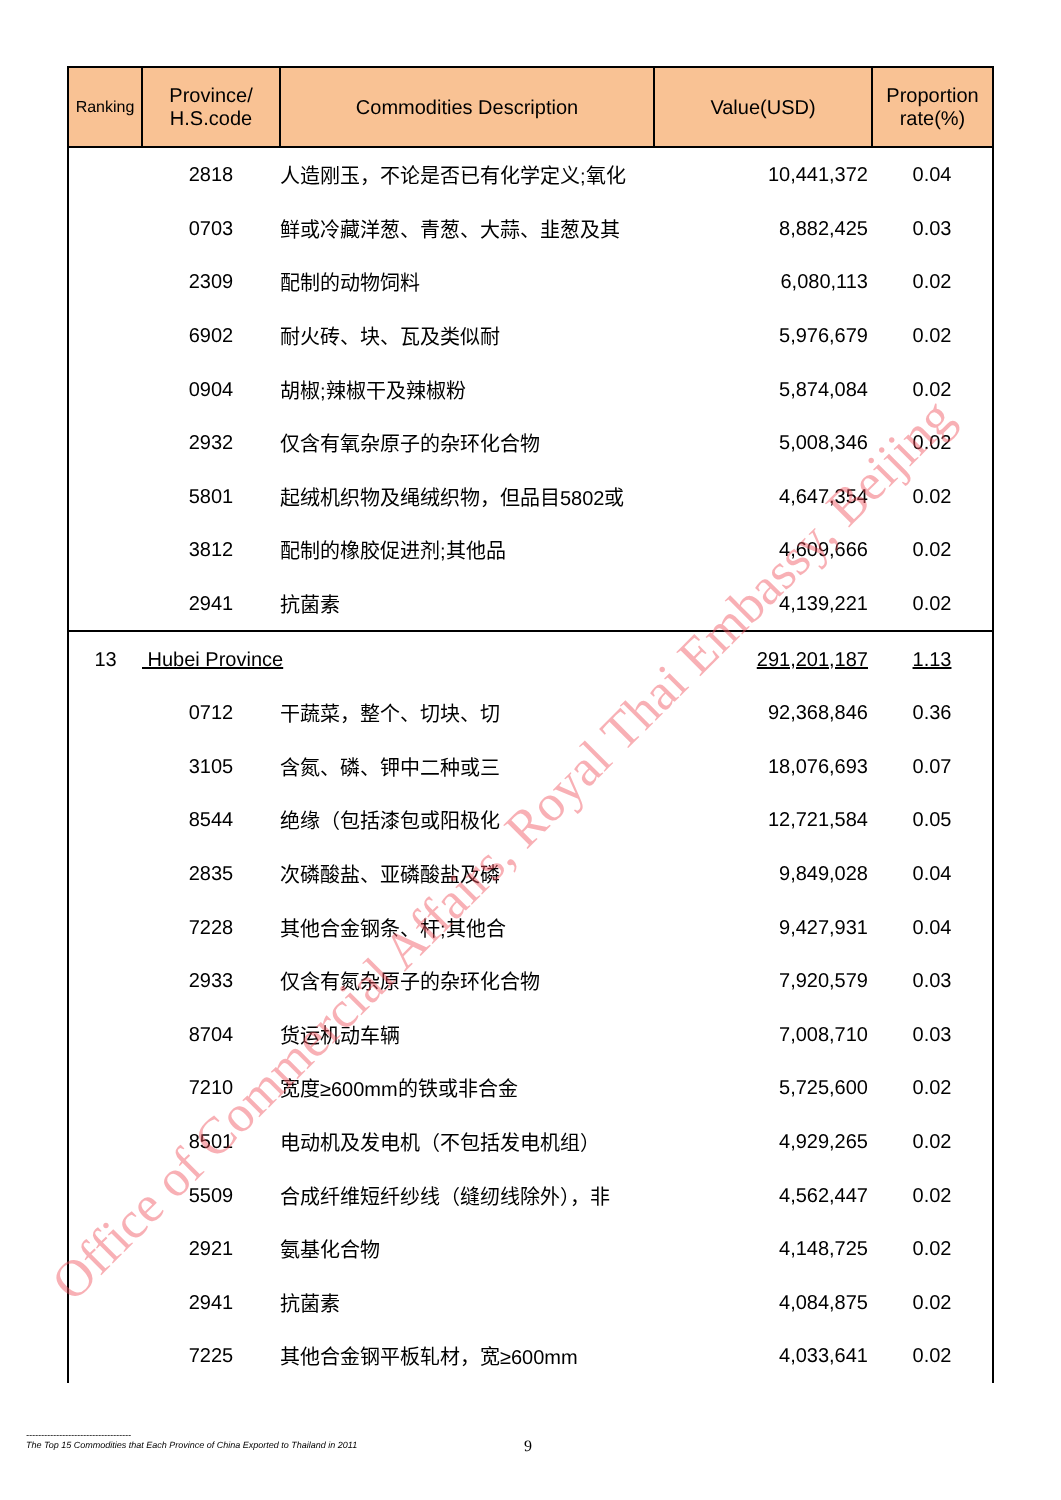| Ranking | Province/ H.S.code | Commodities Description | Value(USD) | Proportion rate(%) |
| --- | --- | --- | --- | --- |
| | 2818 | 人造刚玉，不论是否已有化学定义;氧化 | 10,441,372 | 0.04 |
| | 0703 | 鲜或冷藏洋葱、青葱、大蒜、韭葱及其 | 8,882,425 | 0.03 |
| | 2309 | 配制的动物饲料 | 6,080,113 | 0.02 |
| | 6902 | 耐火砖、块、瓦及类似耐 | 5,976,679 | 0.02 |
| | 0904 | 胡椒;辣椒干及辣椒粉 | 5,874,084 | 0.02 |
| | 2932 | 仅含有氧杂原子的杂环化合物 | 5,008,346 | 0.02 |
| | 5801 | 起绒机织物及绳绒织物，但品目5802或 | 4,647,354 | 0.02 |
| | 3812 | 配制的橡胶促进剂;其他品 | 4,609,666 | 0.02 |
| | 2941 | 抗菌素 | 4,139,221 | 0.02 |
| 13 | Hubei Province | | 291,201,187 | 1.13 |
| | 0712 | 干蔬菜，整个、切块、切 | 92,368,846 | 0.36 |
| | 3105 | 含氮、磷、钾中二种或三 | 18,076,693 | 0.07 |
| | 8544 | 绝缘（包括漆包或阳极化 | 12,721,584 | 0.05 |
| | 2835 | 次磷酸盐、亚磷酸盐及磷 | 9,849,028 | 0.04 |
| | 7228 | 其他合金钢条、杆;其他合 | 9,427,931 | 0.04 |
| | 2933 | 仅含有氮杂原子的杂环化合物 | 7,920,579 | 0.03 |
| | 8704 | 货运机动车辆 | 7,008,710 | 0.03 |
| | 7210 | 宽度≥600mm的铁或非合金 | 5,725,600 | 0.02 |
| | 8501 | 电动机及发电机（不包括发电机组） | 4,929,265 | 0.02 |
| | 5509 | 合成纤维短纤纱线（缝纫线除外），非 | 4,562,447 | 0.02 |
| | 2921 | 氨基化合物 | 4,148,725 | 0.02 |
| | 2941 | 抗菌素 | 4,084,875 | 0.02 |
| | 7225 | 其他合金钢平板轧材，宽≥600mm | 4,033,641 | 0.02 |
Office of Commercial Affairs, Royal Thai Embassy, Beijing
-----------------------------------
The Top 15 Commodities that Each Province of China Exported to Thailand in 2011
9